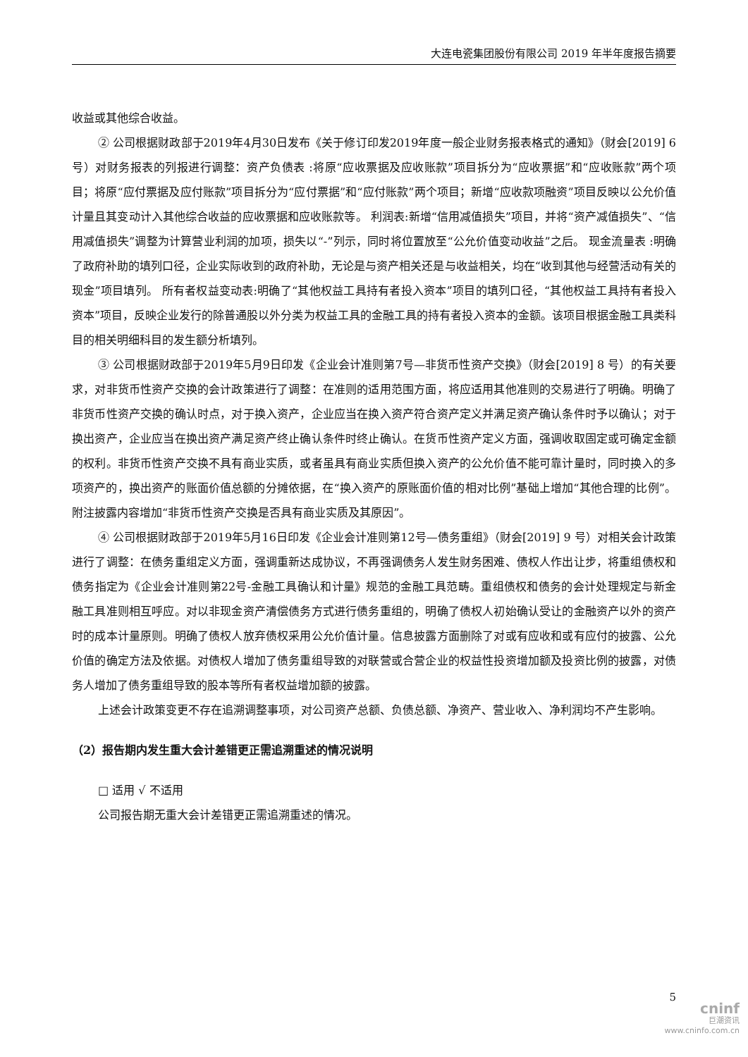大连电瓷集团股份有限公司 2019 年半年度报告摘要
收益或其他综合收益。
② 公司根据财政部于2019年4月30日发布《关于修订印发2019年度一般企业财务报表格式的通知》（财会[2019] 6 号）对财务报表的列报进行调整：资产负债表 :将原“应收票据及应收账款”项目拆分为“应收票据”和“应收账款”两个项目；将原“应付票据及应付账款”项目拆分为“应付票据”和“应付账款”两个项目；新增“应收款项融资”项目反映以公允价值计量且其变动计入其他综合收益的应收票据和应收账款等。 利润表:新增“信用减值损失”项目，并将“资产减值损失”、“信用减值损失”调整为计算营业利润的加项，损失以“-”列示，同时将位置放至“公允价值变动收益”之后。 现金流量表 :明确了政府补助的填列口径，企业实际收到的政府补助，无论是与资产相关还是与收益相关，均在“收到其他与经营活动有关的现金”项目填列。 所有者权益变动表:明确了“其他权益工具持有者投入资本”项目的填列口径，“其他权益工具持有者投入资本”项目，反映企业发行的除普通股以外分类为权益工具的金融工具的持有者投入资本的金额。该项目根据金融工具类科目的相关明细科目的发生额分析填列。
③ 公司根据财政部于2019年5月9日印发《企业会计准则第7号—非货币性资产交换》（财会[2019] 8 号）的有关要求，对非货币性资产交换的会计政策进行了调整：在准则的适用范围方面，将应适用其他准则的交易进行了明确。明确了非货币性资产交换的确认时点，对于换入资产，企业应当在换入资产符合资产定义并满足资产确认条件时予以确认；对于换出资产，企业应当在换出资产满足资产终止确认条件时终止确认。在货币性资产定义方面，强调收取固定或可确定金额的权利。非货币性资产交换不具有商业实质，或者虽具有商业实质但换入资产的公允价值不能可靠计量时，同时换入的多项资产的，换出资产的账面价值总额的分摊依据，在“换入资产的原账面价值的相对比例”基础上增加“其他合理的比例”。 附注披露内容增加“非货币性资产交换是否具有商业实质及其原因”。
④ 公司根据财政部于2019年5月16日印发《企业会计准则第12号—债务重组》（财会[2019] 9 号）对相关会计政策进行了调整：在债务重组定义方面，强调重新达成协议，不再强调债务人发生财务困难、债权人作出让步，将重组债权和债务指定为《企业会计准则第22号-金融工具确认和计量》规范的金融工具范畴。重组债权和债务的会计处理规定与新金融工具准则相互呼应。对以非现金资产清偿债务方式进行债务重组的，明确了债权人初始确认受让的金融资产以外的资产时的成本计量原则。明确了债权人放弃债权采用公允价值计量。信息披露方面删除了对或有应收和或有应付的披露、公允价值的确定方法及依据。对债权人增加了债务重组导致的对联营或合营企业的权益性投资增加额及投资比例的披露，对债务人增加了债务重组导致的股本等所有者权益增加额的披露。
上述会计政策变更不存在追溯调整事项，对公司资产总额、负债总额、净资产、营业收入、净利润均不产生影响。
（2）报告期内发生重大会计差错更正需追溯重述的情况说明
□ 适用 √ 不适用
公司报告期无重大会计差错更正需追溯重述的情况。
5
cninf
巨潮资讯
www.cninfo.com.cn